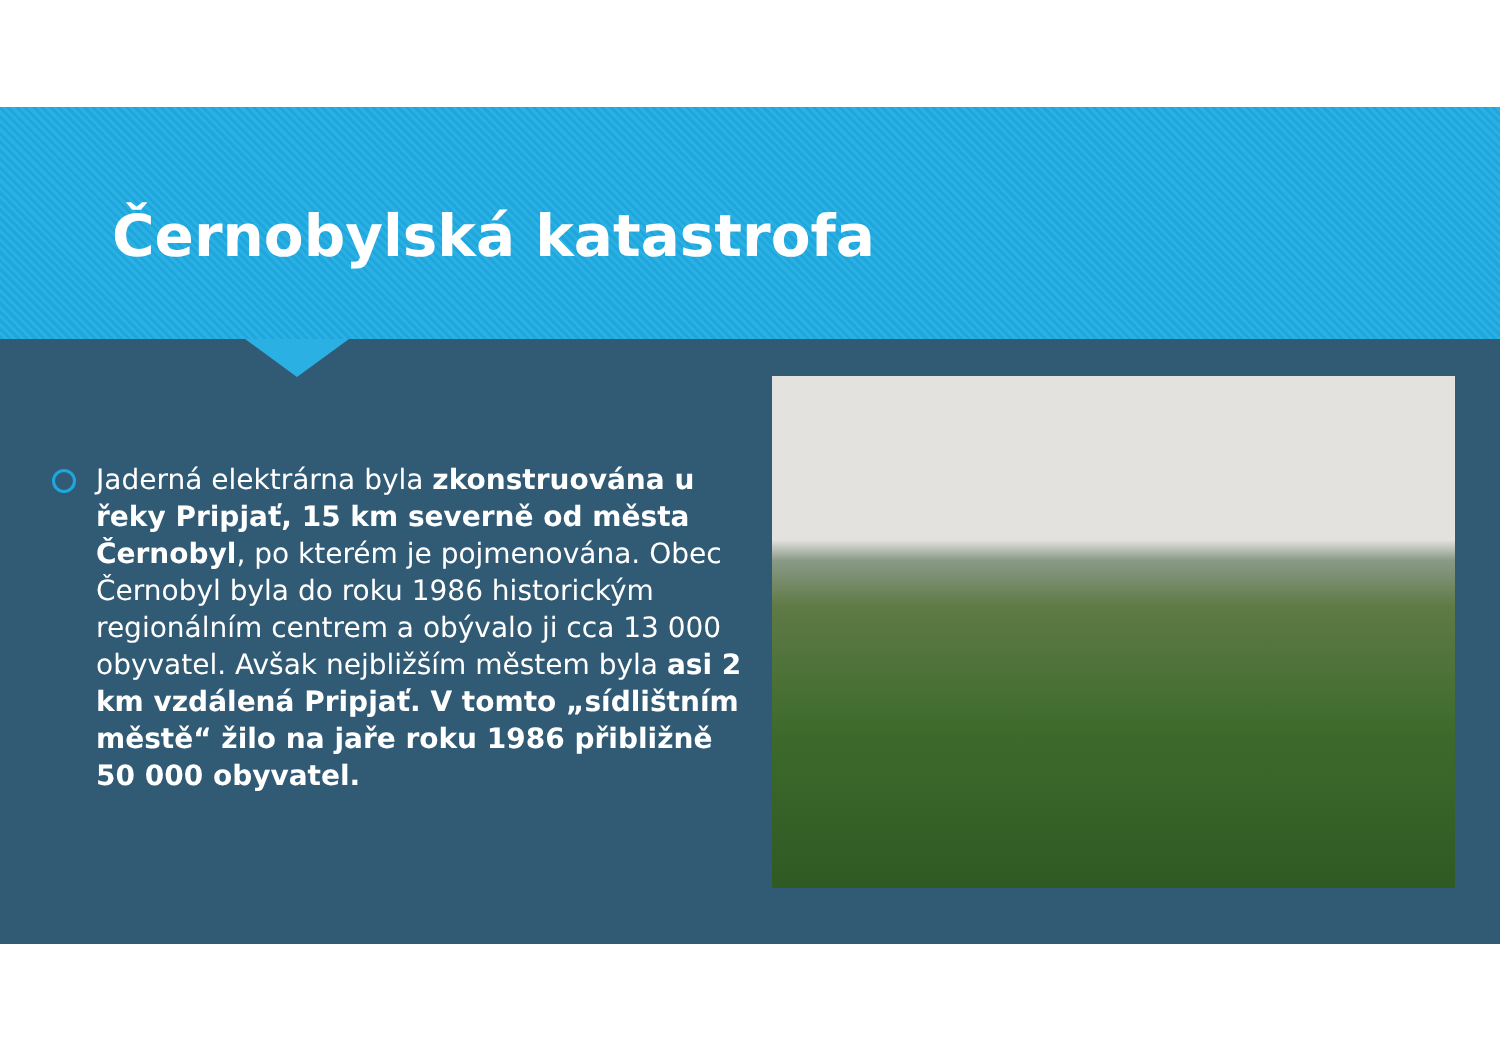Černobylská katastrofa
Jaderná elektrárna byla zkonstruována u řeky Pripjať, 15 km severně od města Černobyl, po kterém je pojmenována. Obec Černobyl byla do roku 1986 historickým regionálním centrem a obývalo ji cca 13 000 obyvatel. Avšak nejbližším městem byla asi 2 km vzdálená Pripjať. V tomto „sídlištním městě“ žilo na jaře roku 1986 přibližně 50 000 obyvatel.